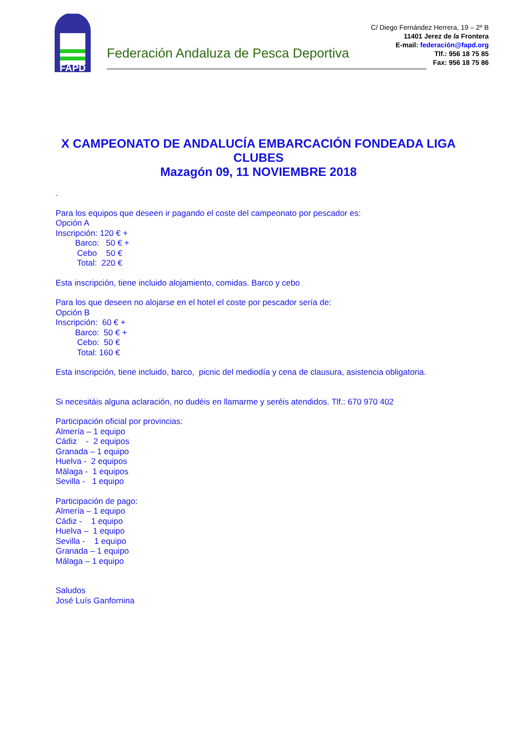FAPD
Federación Andaluza de Pesca Deportiva
C/ Diego Fernández Herrera, 19 – 2º B
11401 Jerez de la Frontera
E-mail: federación@fapd.org
Tlf.: 956 18 75 85
Fax: 956 18 75 86
X CAMPEONATO DE ANDALUCÍA EMBARCACIÓN FONDEADA LIGA CLUBES
Mazagón 09, 11 NOVIEMBRE 2018
.
Para los equipos que deseen ir pagando el coste del campeonato por pescador es:
Opción A
Inscripción: 120 € +
Barco: 50 € +
Cebo 50 €
Total: 220 €
Esta inscripción, tiene incluido alojamiento, comidas. Barco y cebo
Para los que deseen no alojarse en el hotel el coste por pescador sería de:
Opción B
Inscripción: 60 € +
Barco: 50 € +
Cebo: 50 €
Total: 160 €
Esta inscripción, tiene incluido, barco, picnic del mediodía y cena de clausura, asistencia obligatoria.
Si necesitáis alguna aclaración, no dudéis en llamarme y seréis atendidos. Tlf.: 670 970 402
Participación oficial por provincias:
Almería – 1 equipo
Cádiz - 2 equipos
Granada – 1 equipo
Huelva - 2 equipos
Málaga - 1 equipos
Sevilla - 1 equipo
Participación de pago:
Almería – 1 equipo
Cádiz - 1 equipo
Huelva – 1 equipo
Sevilla - 1 equipo
Granada – 1 equipo
Málaga – 1 equipo
Saludos
José Luís Ganfornina